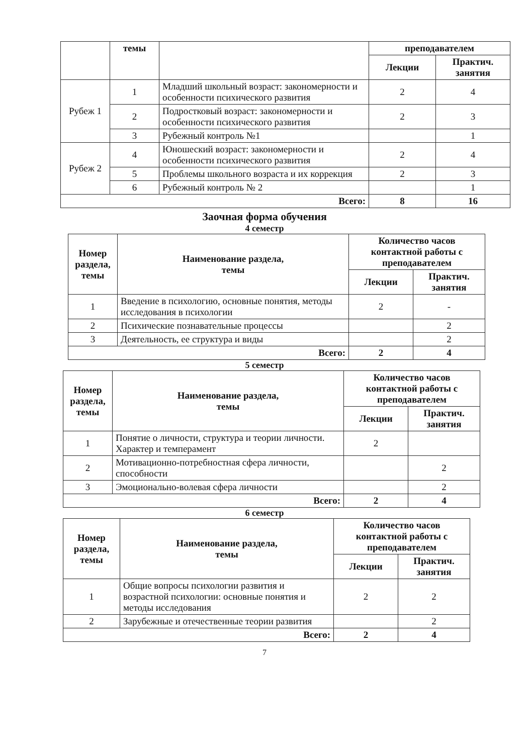| | темы | | преподавателем | |
| | | | Лекции | Практич. занятия |
| Рубеж 1 | 1 | Младший школьный возраст: закономерности и особенности психического развития | 2 | 4 |
| | 2 | Подростковый возраст: закономерности и особенности психического развития | 2 | 3 |
| | 3 | Рубежный контроль №1 | | 1 |
| Рубеж 2 | 4 | Юношеский возраст: закономерности и особенности психического развития | 2 | 4 |
| | 5 | Проблемы школьного возраста и их коррекция | 2 | 3 |
| | 6 | Рубежный контроль № 2 | | 1 |
| Всего: | | | 8 | 16 |
Заочная форма обучения
4 семестр
| Номер раздела, темы | Наименование раздела, темы | Количество часов контактной работы с преподавателем | |
| --- | --- | --- | --- |
| | | Лекции | Практич. занятия |
| 1 | Введение в психологию, основные понятия, методы исследования в психологии | 2 | - |
| 2 | Психические познавательные процессы | | 2 |
| 3 | Деятельность, ее структура и виды | | 2 |
| Всего: | | 2 | 4 |
5 семестр
| Номер раздела, темы | Наименование раздела, темы | Количество часов контактной работы с преподавателем | |
| --- | --- | --- | --- |
| | | Лекции | Практич. занятия |
| 1 | Понятие о личности, структура и теории личности. Характер и темперамент | 2 | |
| 2 | Мотивационно-потребностная сфера личности, способности | | 2 |
| 3 | Эмоционально-волевая сфера личности | | 2 |
| Всего: | | 2 | 4 |
6 семестр
| Номер раздела, темы | Наименование раздела, темы | Количество часов контактной работы с преподавателем | |
| --- | --- | --- | --- |
| | | Лекции | Практич. занятия |
| 1 | Общие вопросы психологии развития и возрастной психологии: основные понятия и методы исследования | 2 | 2 |
| 2 | Зарубежные и отечественные теории развития | | 2 |
| Всего: | | 2 | 4 |
7